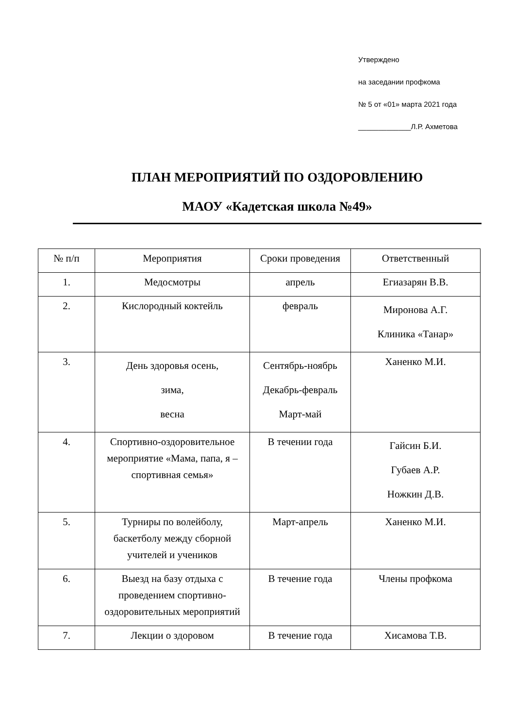Утверждено
на заседании профкома
№ 5 от «01» марта 2021 года
_____________Л.Р. Ахметова
ПЛАН МЕРОПРИЯТИЙ ПО ОЗДОРОВЛЕНИЮ
МАОУ «Кадетская школа №49»
| № п/п | Мероприятия | Сроки проведения | Ответственный |
| --- | --- | --- | --- |
| 1. | Медосмотры | апрель | Егиазарян В.В. |
| 2. | Кислородный коктейль | февраль | Миронова А.Г. Клиника «Танар» |
| 3. | День здоровья осень, зима, весна | Сентябрь-ноябрь Декабрь-февраль Март-май | Ханенко М.И. |
| 4. | Спортивно-оздоровительное мероприятие «Мама, папа, я – спортивная семья» | В течении года | Гайсин Б.И. Губаев А.Р. Ножкин Д.В. |
| 5. | Турниры по волейболу, баскетболу между сборной учителей и учеников | Март-апрель | Ханенко М.И. |
| 6. | Выезд на базу отдыха с проведением спортивно-оздоровительных мероприятий | В течение года | Члены профкома |
| 7. | Лекции о здоровом | В течение года | Хисамова Т.В. |